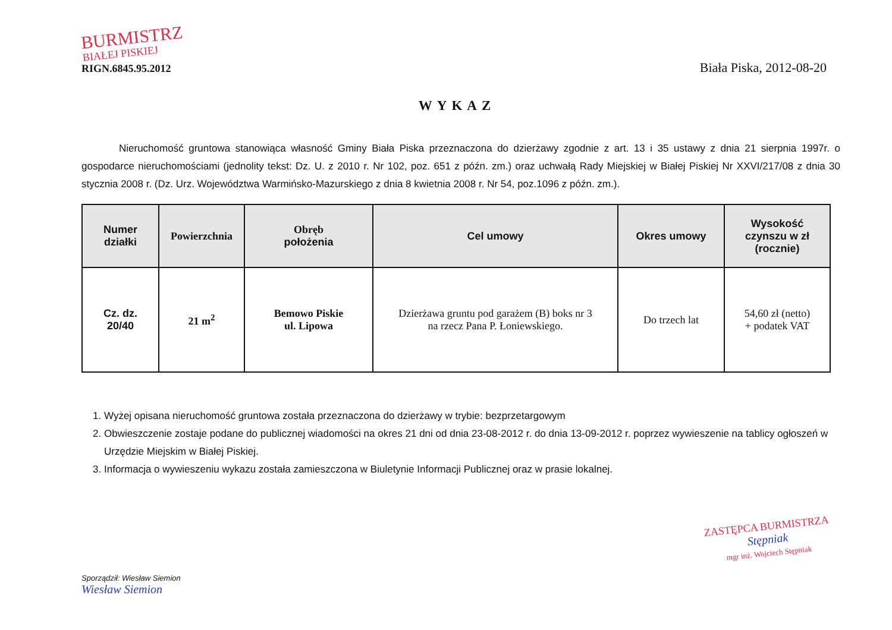BURMISTRZ
BIAŁEJ PISKIEJ
RIGN.6845.95.2012
Biała Piska, 2012-08-20
WYKAZ
Nieruchomość gruntowa stanowiąca własność Gminy Biała Piska przeznaczona do dzierżawy zgodnie z art. 13 i 35 ustawy z dnia 21 sierpnia 1997r. o gospodarce nieruchomościami (jednolity tekst: Dz. U. z 2010 r. Nr 102, poz. 651 z późn. zm.) oraz uchwałą Rady Miejskiej w Białej Piskiej Nr XXVI/217/08 z dnia 30 stycznia 2008 r. (Dz. Urz. Województwa Warmińsko-Mazurskiego z dnia 8 kwietnia 2008 r. Nr 54, poz.1096 z późn. zm.).
| Numer działki | Powierzchnia | Obręb położenia | Cel umowy | Okres umowy | Wysokość czynszu w zł (rocznie) |
| --- | --- | --- | --- | --- | --- |
| Cz. dz. 20/40 | 21 m<sup>2</sup> | Bemowo Piskie ul. Lipowa | Dzierżawa gruntu pod garażem (B) boks nr 3 na rzecz Pana P. Łoniewskiego. | Do trzech lat | 54,60 zł (netto) + podatek VAT |
1. Wyżej opisana nieruchomość gruntowa została przeznaczona do dzierżawy w trybie: bezprzetargowym
2. Obwieszczenie zostaje podane do publicznej wiadomości na okres 21 dni od dnia 23-08-2012 r. do dnia 13-09-2012 r. poprzez wywieszenie na tablicy ogłoszeń w Urzędzie Miejskim w Białej Piskiej.
3. Informacja o wywieszeniu wykazu została zamieszczona w Biuletynie Informacji Publicznej oraz w prasie lokalnej.
Sporządził: Wiesław Siemion
Wiesław Siemion
ZASTĘPCA BURMISTRZA
Stępniak
mgr inż. Wojciech Stępniak